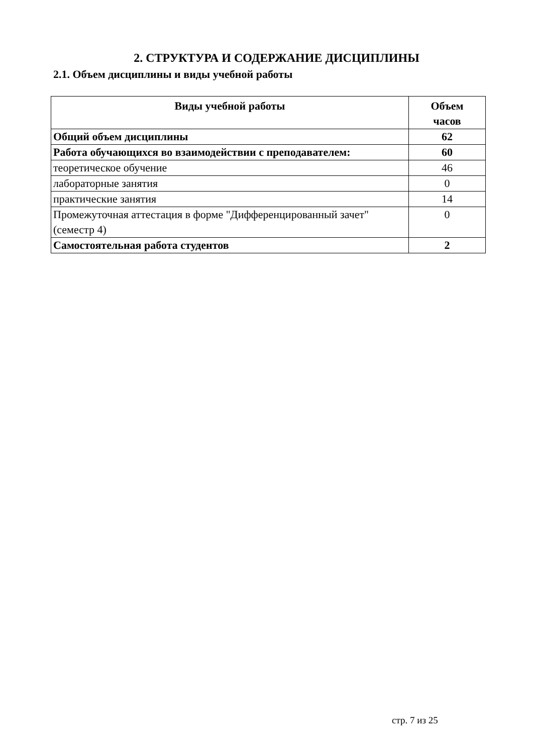2. СТРУКТУРА И СОДЕРЖАНИЕ ДИСЦИПЛИНЫ
2.1. Объем дисциплины и виды учебной работы
| Виды учебной работы | Объем часов |
| --- | --- |
| Общий объем дисциплины | 62 |
| Работа обучающихся во взаимодействии с преподавателем: | 60 |
| теоретическое обучение | 46 |
| лабораторные занятия | 0 |
| практические занятия | 14 |
| Промежуточная аттестация в форме "Дифференцированный зачет" (семестр 4) | 0 |
| Самостоятельная работа студентов | 2 |
стр. 7 из 25